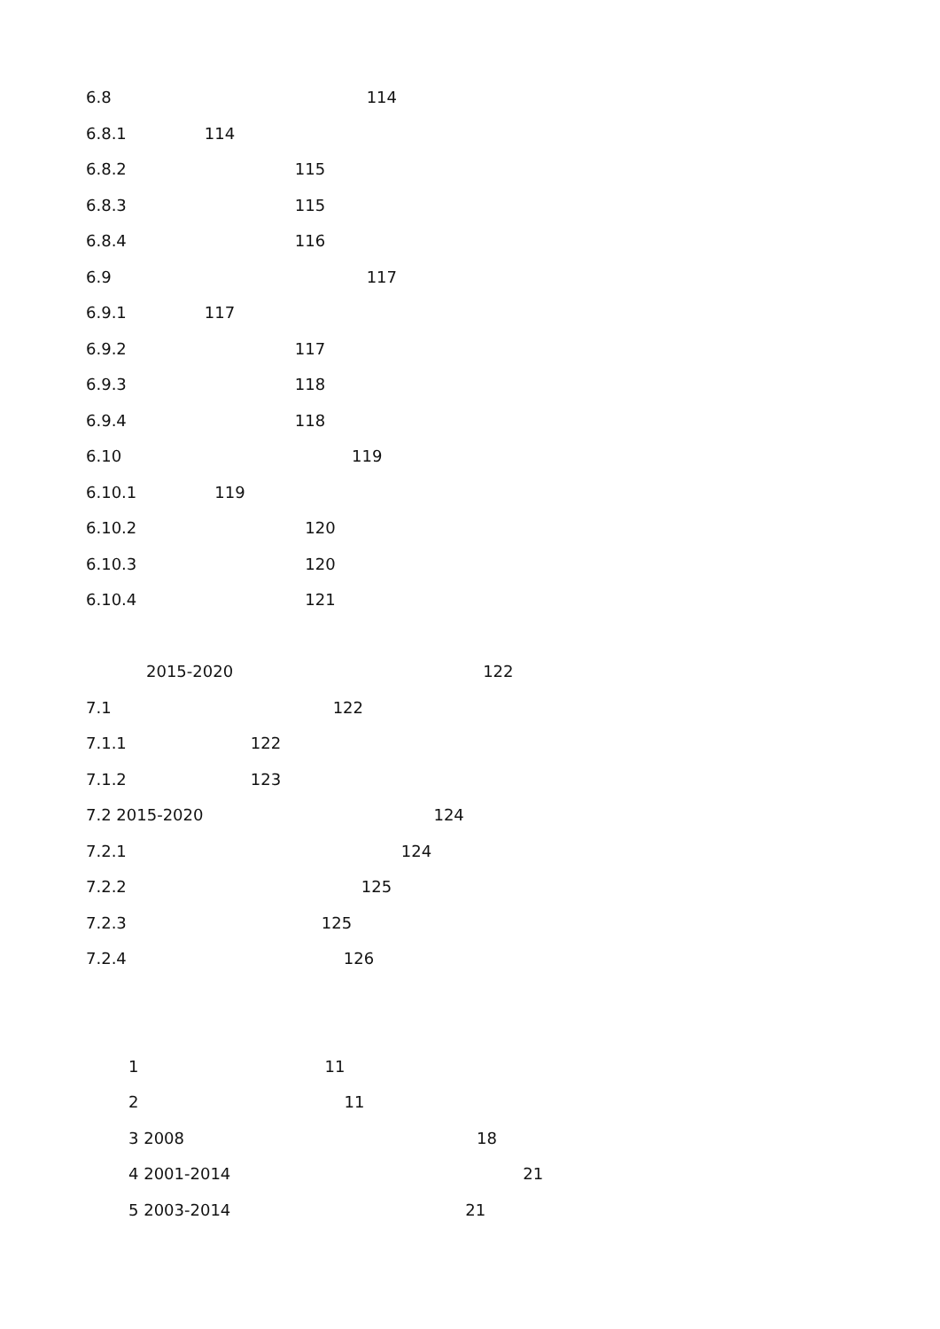6.8 114
6.8.1 114
6.8.2 115
6.8.3 115
6.8.4 116
6.9 117
6.9.1 117
6.9.2 117
6.9.3 118
6.9.4 118
6.10 119
6.10.1 119
6.10.2 120
6.10.3 120
6.10.4 121
2015-2020 122
7.1 122
7.1.1 122
7.1.2 123
7.2 2015-2020 124
7.2.1 124
7.2.2 125
7.2.3 125
7.2.4 126
1 11
2 11
3 2008 18
4 2001-2014 21
5 2003-2014 21